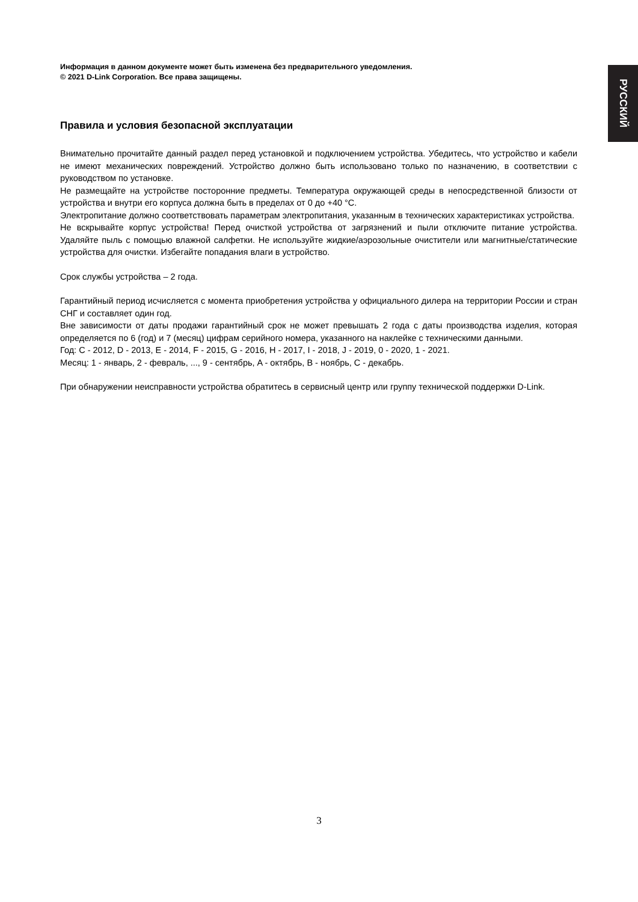РУССКИЙ
Информация в данном документе может быть изменена без предварительного уведомления.
© 2021 D-Link Corporation. Все права защищены.
Правила и условия безопасной эксплуатации
Внимательно прочитайте данный раздел перед установкой и подключением устройства. Убедитесь, что устройство и кабели не имеют механических повреждений. Устройство должно быть использовано только по назначению, в соответствии с руководством по установке.
Не размещайте на устройстве посторонние предметы. Температура окружающей среды в непосредственной близости от устройства и внутри его корпуса должна быть в пределах от 0 до +40 °C.
Электропитание должно соответствовать параметрам электропитания, указанным в технических характеристиках устройства.
Не вскрывайте корпус устройства! Перед очисткой устройства от загрязнений и пыли отключите питание устройства. Удаляйте пыль с помощью влажной салфетки. Не используйте жидкие/аэрозольные очистители или магнитные/статические устройства для очистки. Избегайте попадания влаги в устройство.
Срок службы устройства – 2 года.
Гарантийный период исчисляется с момента приобретения устройства у официального дилера на территории России и стран СНГ и составляет один год.
Вне зависимости от даты продажи гарантийный срок не может превышать 2 года с даты производства изделия, которая определяется по 6 (год) и 7 (месяц) цифрам серийного номера, указанного на наклейке с техническими данными.
Год: C - 2012, D - 2013, E - 2014, F - 2015, G - 2016, H - 2017, I - 2018, J - 2019, 0 - 2020, 1 - 2021.
Месяц: 1 - январь, 2 - февраль, ..., 9 - сентябрь, A - октябрь, B - ноябрь, C - декабрь.
При обнаружении неисправности устройства обратитесь в сервисный центр или группу технической поддержки D-Link.
3